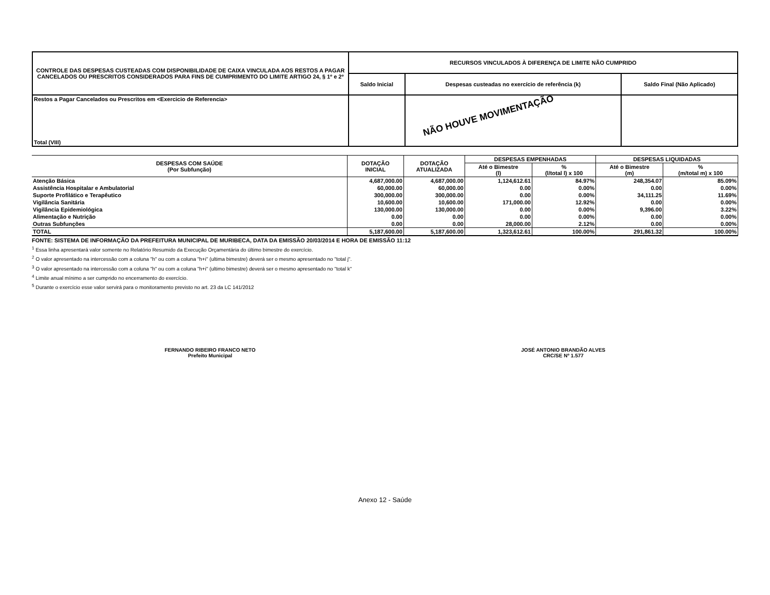| CONTROLE DAS DESPESAS CUSTEADAS COM DISPONIBILIDADE DE CAIXA VINCULADA AOS RESTOS A PAGAR CANCELADOS OU PRESCRITOS CONSIDERADOS PARA FINS DE CUMPRIMENTO DO LIMITE ARTIGO 24, § 1º e 2º | RECURSOS VINCULADOS À DIFERENÇA DE LIMITE NÃO CUMPRIDO | | |
| | Saldo Inicial | Despesas custeadas no exercício de referência (k) | Saldo Final (Não Aplicado) |
| Restos a Pagar Cancelados ou Prescritos em <Exercicio de Referencia> Total (VIII) | | | |
NÃO HOUVE MOVIMENTAÇÃO
| DESPESAS COM SAÚDE (Por Subfunção) | DOTAÇÃO INICIAL | DOTAÇÃO ATUALIZADA | DESPESAS EMPENHADAS | | DESPESAS LIQUIDADAS | |
| --- | --- | --- | --- | --- | --- | --- |
| | | | Até o Bimestre (l) | % (l/total l) x 100 | Até o Bimestre (m) | % (m/total m) x 100 |
| Atenção Básica | 4,687,000.00 | 4,687,000.00 | 1,124,612.61 | 84.97% | 248,354.07 | 85.09% |
| Assistência Hospitalar e Ambulatorial | 60,000.00 | 60,000.00 | 0.00 | 0.00% | 0.00 | 0.00% |
| Suporte Profilático e Terapêutico | 300,000.00 | 300,000.00 | 0.00 | 0.00% | 34,111.25 | 11.69% |
| Vigilância Sanitária | 10,600.00 | 10,600.00 | 171,000.00 | 12.92% | 0.00 | 0.00% |
| Vigilância Epidemiológica | 130,000.00 | 130,000.00 | 0.00 | 0.00% | 9,396.00 | 3.22% |
| Alimentação e Nutrição | 0.00 | 0.00 | 0.00 | 0.00% | 0.00 | 0.00% |
| Outras Subfunções | 0.00 | 0.00 | 28,000.00 | 2.12% | 0.00 | 0.00% |
| TOTAL | 5,187,600.00 | 5,187,600.00 | 1,323,612.61 | 100.00% | 291,861.32 | 100.00% |
FONTE: SISTEMA DE INFORMAÇÃO DA PREFEITURA MUNICIPAL DE MURIBECA, DATA DA EMISSÃO 20/03/2014 E HORA DE EMISSÃO 11:12
<sup>1</sup> Essa linha apresentará valor somente no Relatório Resumido da Execução Orçamentária do último bimestre do exercício.
<sup>2</sup> O valor apresentado na intercessão com a coluna "h" ou com a coluna "h+i" (ultima bimestre) deverá ser o mesmo apresentado no "total j".
<sup>3</sup> O valor apresentado na intercessão com a coluna "h" ou com a coluna "h+i" (ultimo bimestre) deverá ser o mesmo apresentado no "total k"
<sup>4</sup> Limite anual mínimo a ser cumprido no encerramento do exercício.
<sup>5</sup> Durante o exercício esse valor servirá para o monitoramento previsto no art. 23 da LC 141/2012
FERNANDO RIBEIRO FRANCO NETO
Prefeito Municipal
JOSÉ ANTONIO BRANDÃO ALVES
CRC/SE Nº 1.577
Anexo 12 - Saúde